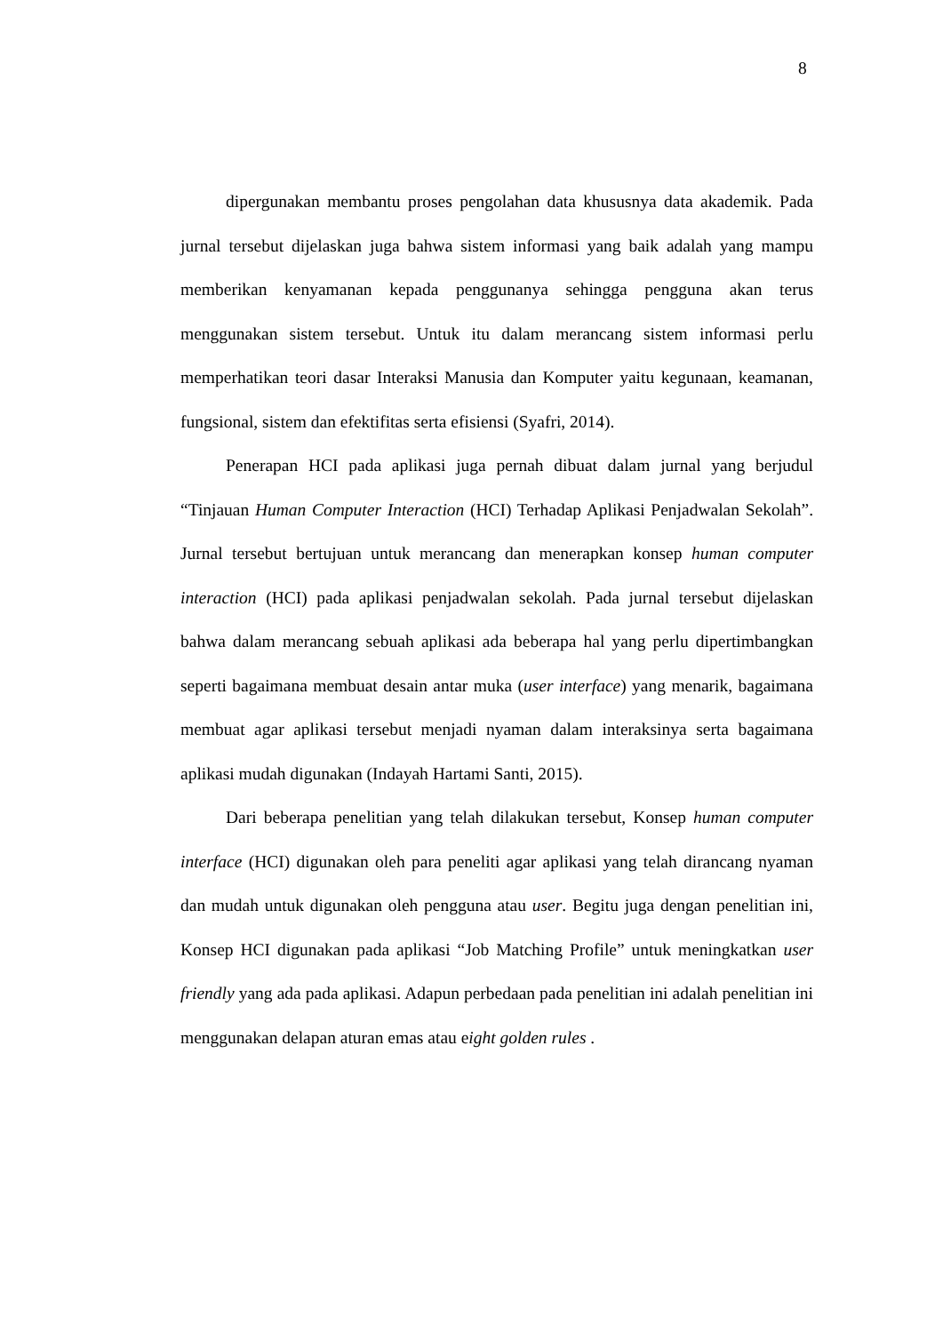8
dipergunakan membantu proses pengolahan data khususnya data akademik. Pada jurnal tersebut dijelaskan juga bahwa sistem informasi yang baik adalah yang mampu memberikan kenyamanan kepada penggunanya sehingga pengguna akan terus menggunakan sistem tersebut. Untuk itu dalam merancang sistem informasi perlu memperhatikan teori dasar Interaksi Manusia dan Komputer yaitu kegunaan, keamanan, fungsional, sistem dan efektifitas serta efisiensi (Syafri, 2014).
Penerapan HCI pada aplikasi juga pernah dibuat dalam jurnal yang berjudul “Tinjauan Human Computer Interaction (HCI) Terhadap Aplikasi Penjadwalan Sekolah”. Jurnal tersebut bertujuan untuk merancang dan menerapkan konsep human computer interaction (HCI) pada aplikasi penjadwalan sekolah. Pada jurnal tersebut dijelaskan bahwa dalam merancang sebuah aplikasi ada beberapa hal yang perlu dipertimbangkan seperti bagaimana membuat desain antar muka (user interface) yang menarik, bagaimana membuat agar aplikasi tersebut menjadi nyaman dalam interaksinya serta bagaimana aplikasi mudah digunakan (Indayah Hartami Santi, 2015).
Dari beberapa penelitian yang telah dilakukan tersebut, Konsep human computer interface (HCI) digunakan oleh para peneliti agar aplikasi yang telah dirancang nyaman dan mudah untuk digunakan oleh pengguna atau user. Begitu juga dengan penelitian ini, Konsep HCI digunakan pada aplikasi “Job Matching Profile” untuk meningkatkan user friendly yang ada pada aplikasi. Adapun perbedaan pada penelitian ini adalah penelitian ini menggunakan delapan aturan emas atau eight golden rules .